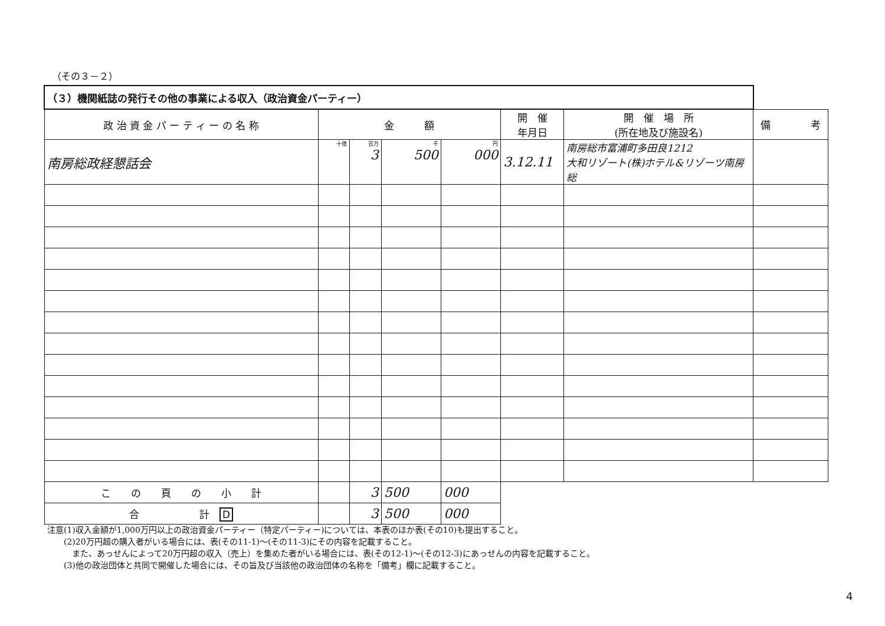（その３－２）
| （３）機関紙誌の発行その他の事業による収入（政治資金パーティー） | | | | | | | |
| --- | --- | --- | --- | --- | --- | --- | --- |
| 政 治 資 金 パ ー テ ィ ー の 名 称 | 金 額 | | | | 開 催 年月日 | 開 催 場 所 (所在地及び施設名) | 備 考 |
| 南房総政経懇話会 | 十億 | 百万 3 | 千 500 | 円 000 | 3.12.11 | 南房総市富浦町多田良1212 大和リゾート(株)ホテル&リゾーツ南房総 | |
| こ の 頁 の 小 計 | | 3 | 500 | 000 | | | |
| 合 計 D | | 3 | 500 | 000 | | | |
注意(1)収入金額が1,000万円以上の政治資金パーティー（特定パーティー)については、本表のほか表(その10)も提出すること。
  (2)20万円超の購入者がいる場合には、表(その11-1)～(その11-3)にその内容を記載すること。
   また、あっせんによって20万円超の収入（売上）を集めた者がいる場合には、表(その12-1)～(その12-3)にあっせんの内容を記載すること。
  (3)他の政治団体と共同で開催した場合には、その旨及び当該他の政治団体の名称を「備考」欄に記載すること。
4